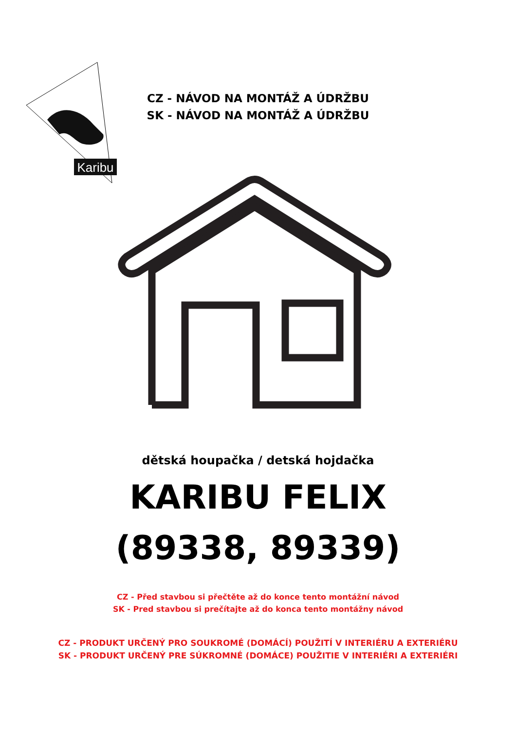Karibu
CZ - NÁVOD NA MONTÁŽ A ÚDRŽBU
SK - NÁVOD NA MONTÁŽ A ÚDRŽBU
dětská houpačka / detská hojdačka
KARIBU FELIX
(89338, 89339)
CZ - Před stavbou si přečtěte až do konce tento montážní návod
SK - Pred stavbou si prečítajte až do konca tento montážny návod
CZ - PRODUKT URČENÝ PRO SOUKROMÉ (DOMÁCÍ) POUŽITÍ V INTERIÉRU A EXTERIÉRU
SK - PRODUKT URČENÝ PRE SÚKROMNÉ (DOMÁCE) POUŽITIE V INTERIÉRI A EXTERIÉRI